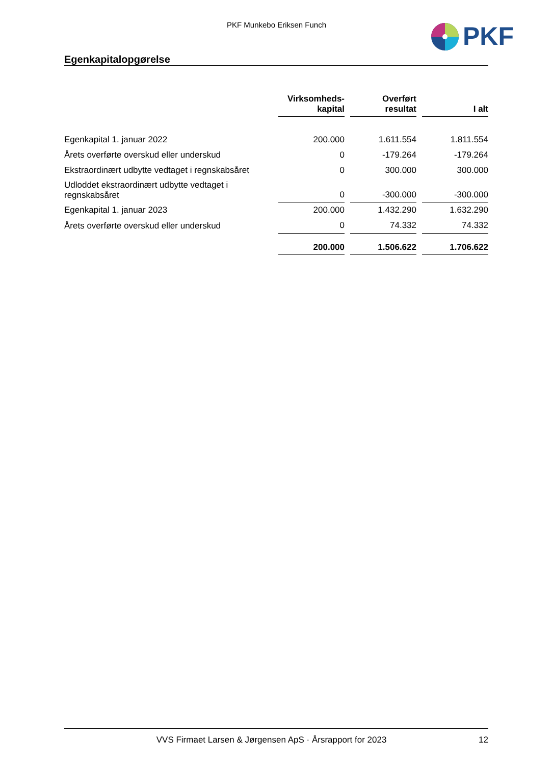PKF Munkebo Eriksen Funch PKF
Egenkapitalopgørelse
| | Virksomheds- kapital | | Overført resultat | | I alt |
| Egenkapital 1. januar 2022 | 200.000 | | 1.611.554 | | 1.811.554 |
| Årets overførte overskud eller underskud | 0 | | -179.264 | | -179.264 |
| Ekstraordinært udbytte vedtaget i regnskabsåret | 0 | | 300.000 | | 300.000 |
| Udloddet ekstraordinært udbytte vedtaget i regnskabsåret | 0 | | -300.000 | | -300.000 |
| Egenkapital 1. januar 2023 | 200.000 | | 1.432.290 | | 1.632.290 |
| Årets overførte overskud eller underskud | 0 | | 74.332 | | 74.332 |
| | 200.000 | | 1.506.622 | | 1.706.622 |
VVS Firmaet Larsen & Jørgensen ApS · Årsrapport for 2023
12